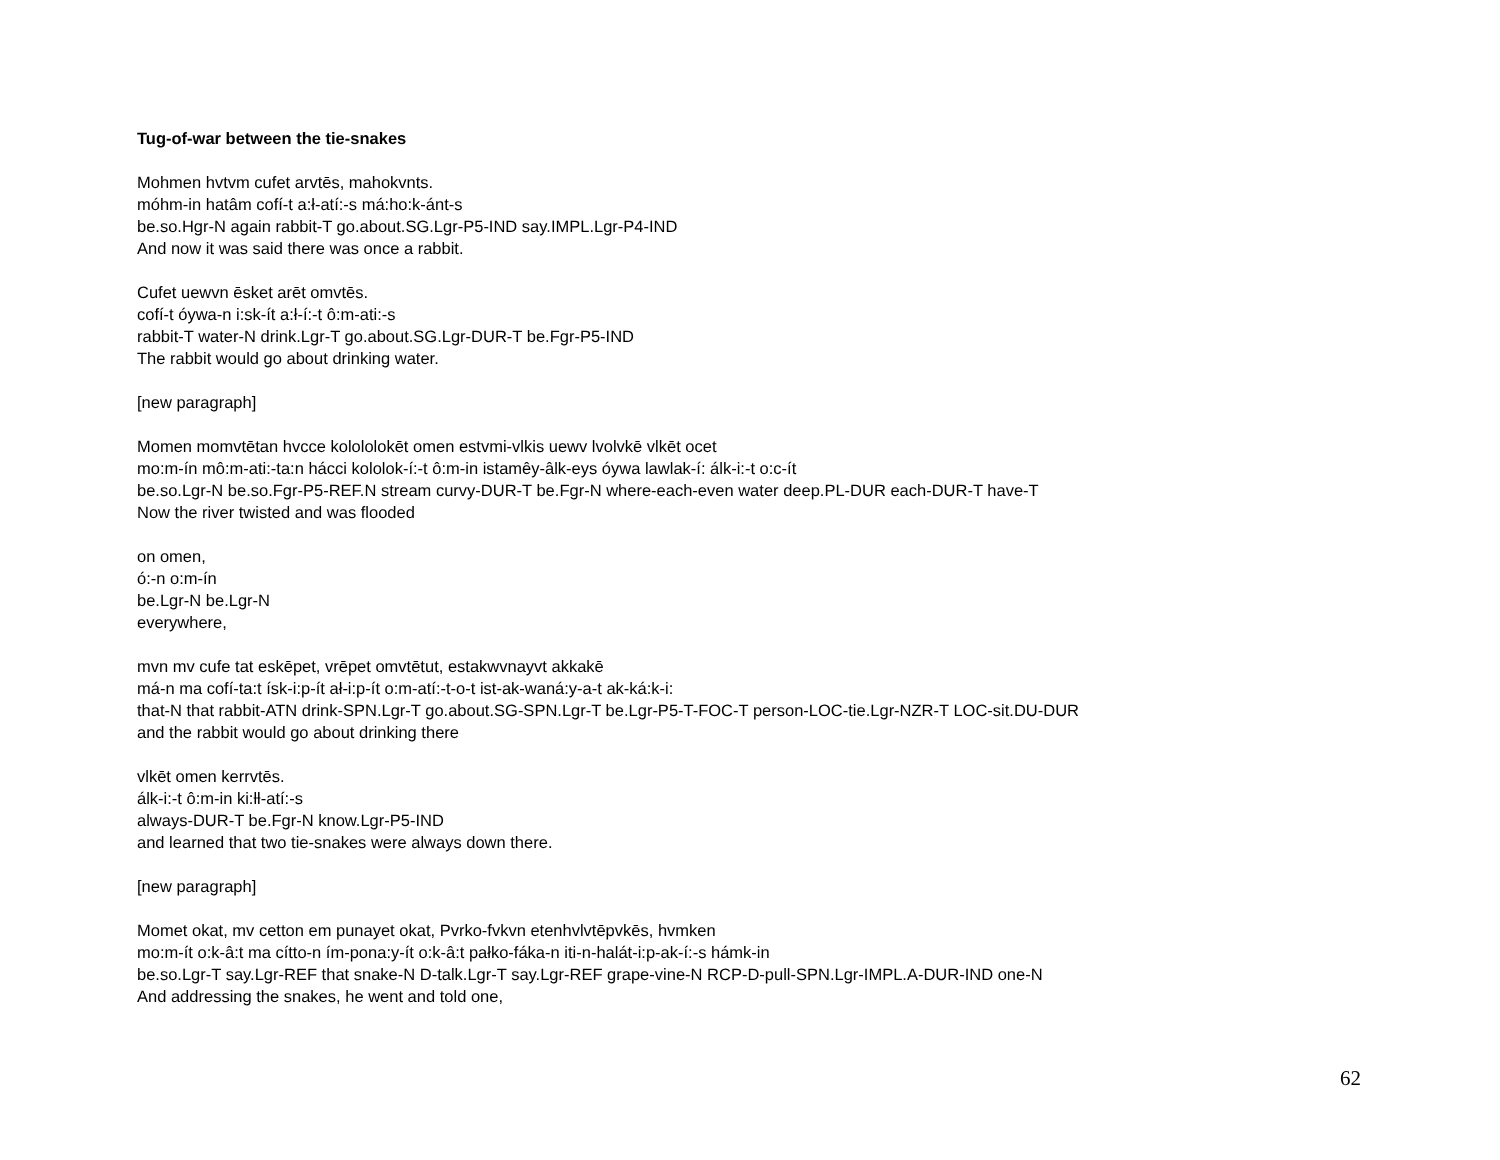Tug-of-war between the tie-snakes
Mohmen hvtvm cufet arvtēs, mahokvnts.
móhm-in hatâm cofí-t a:ł-atí:-s má:ho:k-ánt-s
be.so.Hgr-N again rabbit-T go.about.SG.Lgr-P5-IND say.IMPL.Lgr-P4-IND
And now it was said there was once a rabbit.
Cufet uewvn ēsket arēt omvtēs.
cofí-t óywa-n i:sk-ít a:ł-í:-t ô:m-ati:-s
rabbit-T water-N drink.Lgr-T go.about.SG.Lgr-DUR-T be.Fgr-P5-IND
The rabbit would go about drinking water.
[new paragraph]
Momen momvtētan hvcce kolololokēt omen estvmi-vlkis uewv lvolvkē vlkēt ocet
mo:m-ín mô:m-ati:-ta:n hácci kololok-í:-t ô:m-in istamêy-âlk-eys óywa lawlak-í: álk-i:-t o:c-ít
be.so.Lgr-N be.so.Fgr-P5-REF.N stream curvy-DUR-T be.Fgr-N where-each-even water deep.PL-DUR each-DUR-T have-T
Now the river twisted and was flooded
on omen,
ó:-n o:m-ín
be.Lgr-N be.Lgr-N
everywhere,
mvn mv cufe tat eskēpet, vrēpet omvtētut, estakwvnayvt akkakē
má-n ma cofí-ta:t ísk-i:p-ít ał-i:p-ít o:m-atí:-t-o-t ist-ak-waná:y-a-t ak-ká:k-i:
that-N that rabbit-ATN drink-SPN.Lgr-T go.about.SG-SPN.Lgr-T be.Lgr-P5-T-FOC-T person-LOC-tie.Lgr-NZR-T LOC-sit.DU-DUR
and the rabbit would go about drinking there
vlkēt omen kerrvtēs.
álk-i:-t ô:m-in ki:ƚƚ-atí:-s
always-DUR-T be.Fgr-N know.Lgr-P5-IND
and learned that two tie-snakes were always down there.
[new paragraph]
Momet okat, mv cetton em punayet okat, Pvrko-fvkvn etenhvlvtēpvkēs, hvmken
mo:m-ít o:k-â:t ma cítto-n ím-pona:y-ít o:k-â:t pałko-fáka-n iti-n-halát-i:p-ak-í:-s hámk-in
be.so.Lgr-T say.Lgr-REF that snake-N D-talk.Lgr-T say.Lgr-REF grape-vine-N RCP-D-pull-SPN.Lgr-IMPL.A-DUR-IND one-N
And addressing the snakes, he went and told one,
62